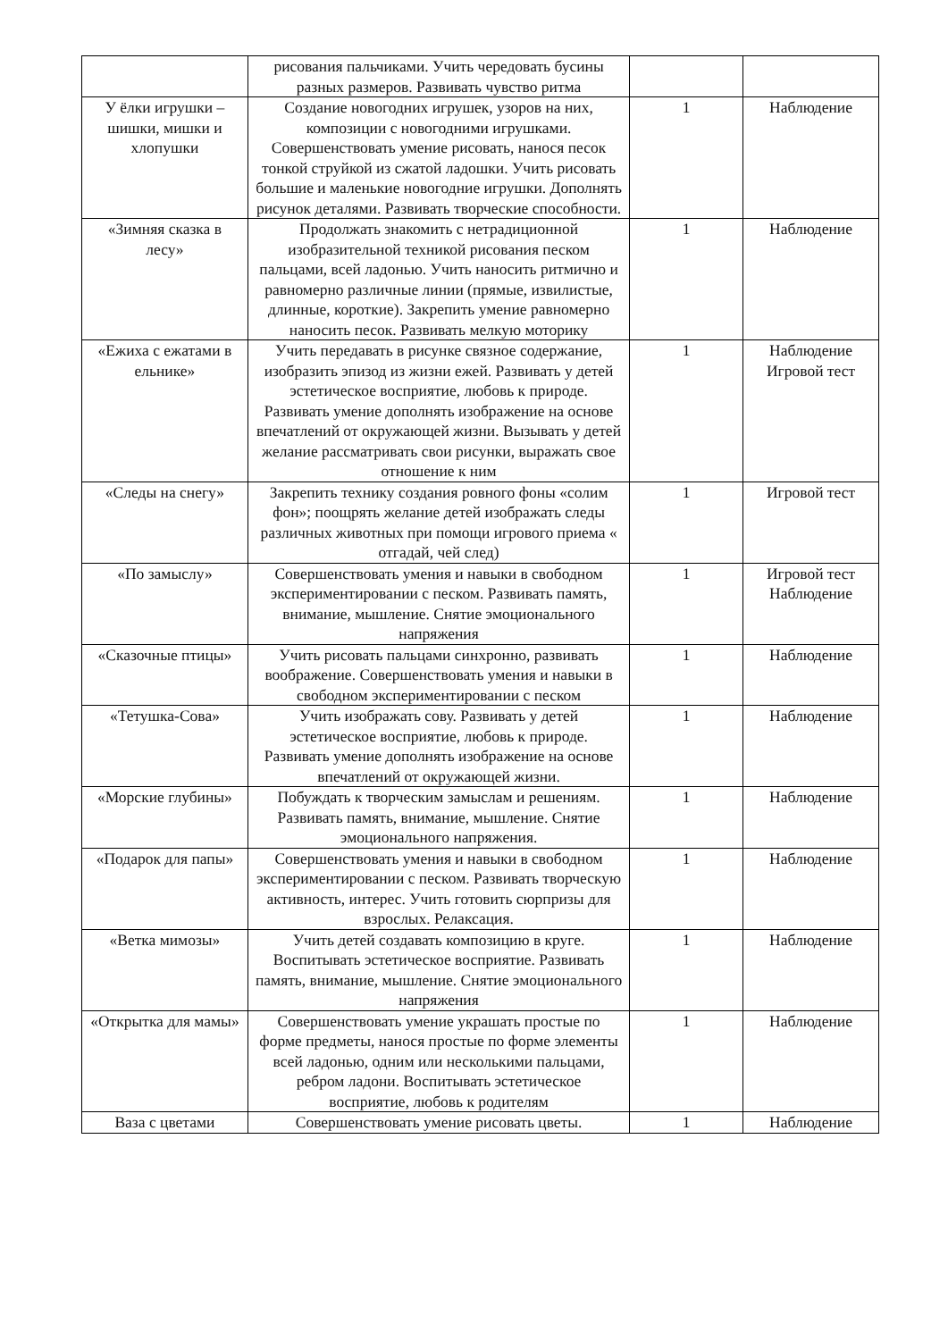| | рисования пальчиками. Учить чередовать бусины разных размеров. Развивать чувство ритма | | |
| У ёлки игрушки – шишки, мишки и хлопушки | Создание новогодних игрушек, узоров на них, композиции с новогодними игрушками. Совершенствовать умение рисовать, нанося песок тонкой струйкой из сжатой ладошки. Учить рисовать большие и маленькие новогодние игрушки. Дополнять рисунок деталями. Развивать творческие способности. | 1 | Наблюдение |
| «Зимняя сказка в лесу» | Продолжать знакомить с нетрадиционной изобразительной техникой рисования песком пальцами, всей ладонью. Учить наносить ритмично и равномерно различные линии (прямые, извилистые, длинные, короткие). Закрепить умение равномерно наносить песок. Развивать мелкую моторику | 1 | Наблюдение |
| «Ежиха с ежатами в ельнике» | Учить передавать в рисунке связное содержание, изобразить эпизод из жизни ежей. Развивать у детей эстетическое восприятие, любовь к природе. Развивать умение дополнять изображение на основе впечатлений от окружающей жизни. Вызывать у детей желание рассматривать свои рисунки, выражать свое отношение к ним | 1 | Наблюдение Игровой тест |
| «Следы на снегу» | Закрепить технику создания ровного фоны «солим фон»; поощрять желание детей изображать следы различных животных при помощи игрового приема « отгадай, чей след) | 1 | Игровой тест |
| «По замыслу» | Совершенствовать умения и навыки в свободном экспериментировании с песком. Развивать память, внимание, мышление. Снятие эмоционального напряжения | 1 | Игровой тест Наблюдение |
| «Сказочные птицы» | Учить рисовать пальцами синхронно, развивать воображение. Совершенствовать умения и навыки в свободном экспериментировании с песком | 1 | Наблюдение |
| «Тетушка-Сова» | Учить изображать сову. Развивать у детей эстетическое восприятие, любовь к природе. Развивать умение дополнять изображение на основе впечатлений от окружающей жизни. | 1 | Наблюдение |
| «Морские глубины» | Побуждать к творческим замыслам и решениям. Развивать память, внимание, мышление. Снятие эмоционального напряжения. | 1 | Наблюдение |
| «Подарок для папы» | Совершенствовать умения и навыки в свободном экспериментировании с песком. Развивать творческую активность, интерес. Учить готовить сюрпризы для взрослых. Релаксация. | 1 | Наблюдение |
| «Ветка мимозы» | Учить детей создавать композицию в круге. Воспитывать эстетическое восприятие. Развивать память, внимание, мышление. Снятие эмоционального напряжения | 1 | Наблюдение |
| «Открытка для мамы» | Совершенствовать умение украшать простые по форме предметы, нанося простые по форме элементы всей ладонью, одним или несколькими пальцами, ребром ладони. Воспитывать эстетическое восприятие, любовь к родителям | 1 | Наблюдение |
| Ваза с цветами | Совершенствовать умение рисовать цветы. | 1 | Наблюдение |